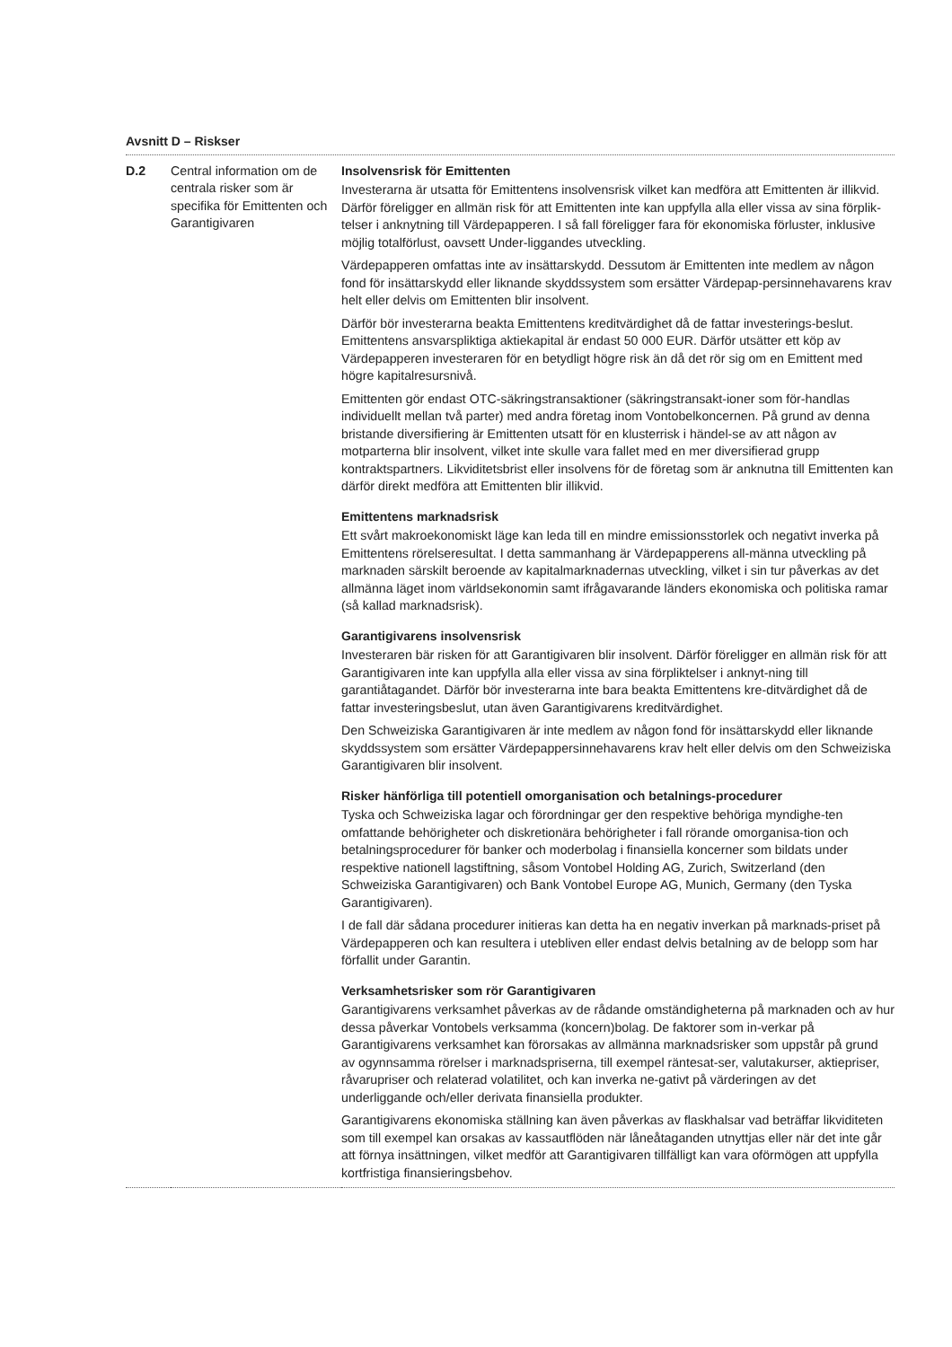Avsnitt D – Riskser
| D.2 | Central information om de centrala risker som är specifika för Emittenten och Garantigivaren | Insolvensrisk för Emittenten Investerarna är utsatta för Emittentens insolvensrisk vilket kan medföra att Emittenten är illikvid. Därför föreligger en allmän risk för att Emittenten inte kan uppfylla alla eller vissa av sina förplik-telser i anknytning till Värdepapperen. I så fall föreligger fara för ekonomiska förluster, inklusive möjlig totalförlust, oavsett Under-liggandes utveckling. Värdepapperen omfattas inte av insättarskydd. Dessutom är Emittenten inte medlem av någon fond för insättarskydd eller liknande skyddssystem som ersätter Värdepap-persinnehavarens krav helt eller delvis om Emittenten blir insolvent. Därför bör investerarna beakta Emittentens kreditvärdighet då de fattar investerings-beslut. Emittentens ansvarspliktiga aktiekapital är endast 50 000 EUR. Därför utsätter ett köp av Värdepapperen investeraren för en betydligt högre risk än då det rör sig om en Emittent med högre kapitalresursnivå. Emittenten gör endast OTC-säkringstransaktioner (säkringstransakt-ioner som för-handlas individuellt mellan två parter) med andra företag inom Vontobelkoncernen. På grund av denna bristande diversifiering är Emittenten utsatt för en klusterrisk i händel-se av att någon av motparterna blir insolvent, vilket inte skulle vara fallet med en mer diversifierad grupp kontraktspartners. Likviditetsbrist eller insolvens för de företag som är anknutna till Emittenten kan därför direkt medföra att Emittenten blir illikvid. Emittentens marknadsrisk Ett svårt makroekonomiskt läge kan leda till en mindre emissionsstorlek och negativt inverka på Emittentens rörelseresultat. I detta sammanhang är Värdepapperens all-männa utveckling på marknaden särskilt beroende av kapitalmarknadernas utveckling, vilket i sin tur påverkas av det allmänna läget inom världsekonomin samt ifrågavarande länders ekonomiska och politiska ramar (så kallad marknadsrisk). Garantigivarens insolvensrisk Investeraren bär risken för att Garantigivaren blir insolvent. Därför föreligger en allmän risk för att Garantigivaren inte kan uppfylla alla eller vissa av sina förpliktelser i anknyt-ning till garantiåtagandet. Därför bör investerarna inte bara beakta Emittentens kre-ditvärdighet då de fattar investeringsbeslut, utan även Garantigivarens kreditvärdighet. Den Schweiziska Garantigivaren är inte medlem av någon fond för insättarskydd eller liknande skyddssystem som ersätter Värdepappersinnehavarens krav helt eller delvis om den Schweiziska Garantigivaren blir insolvent. Risker hänförliga till potentiell omorganisation och betalnings-procedurer Tyska och Schweiziska lagar och förordningar ger den respektive behöriga myndighe-ten omfattande behörigheter och diskretionära behörigheter i fall rörande omorganisa-tion och betalningsprocedurer för banker och moderbolag i finansiella koncerner som bildats under respektive nationell lagstiftning, såsom Vontobel Holding AG, Zurich, Switzerland (den Schweiziska Garantigivaren) och Bank Vontobel Europe AG, Munich, Germany (den Tyska Garantigivaren). I de fall där sådana procedurer initieras kan detta ha en negativ inverkan på marknads-priset på Värdepapperen och kan resultera i utebliven eller endast delvis betalning av de belopp som har förfallit under Garantin. Verksamhetsrisker som rör Garantigivaren Garantigivarens verksamhet påverkas av de rådande omständigheterna på marknaden och av hur dessa påverkar Vontobels verksamma (koncern)bolag. De faktorer som in-verkar på Garantigivarens verksamhet kan förorsakas av allmänna marknadsrisker som uppstår på grund av ogynnsamma rörelser i marknadspriserna, till exempel räntesat-ser, valutakurser, aktiepriser, råvarupriser och relaterad volatilitet, och kan inverka ne-gativt på värderingen av det underliggande och/eller derivata finansiella produkter. Garantigivarens ekonomiska ställning kan även påverkas av flaskhalsar vad beträffar likviditeten som till exempel kan orsakas av kassautflöden när låneåtaganden utnyttjas eller när det inte går att förnya insättningen, vilket medför att Garantigivaren tillfälligt kan vara oförmögen att uppfylla kortfristiga finansieringsbehov. |